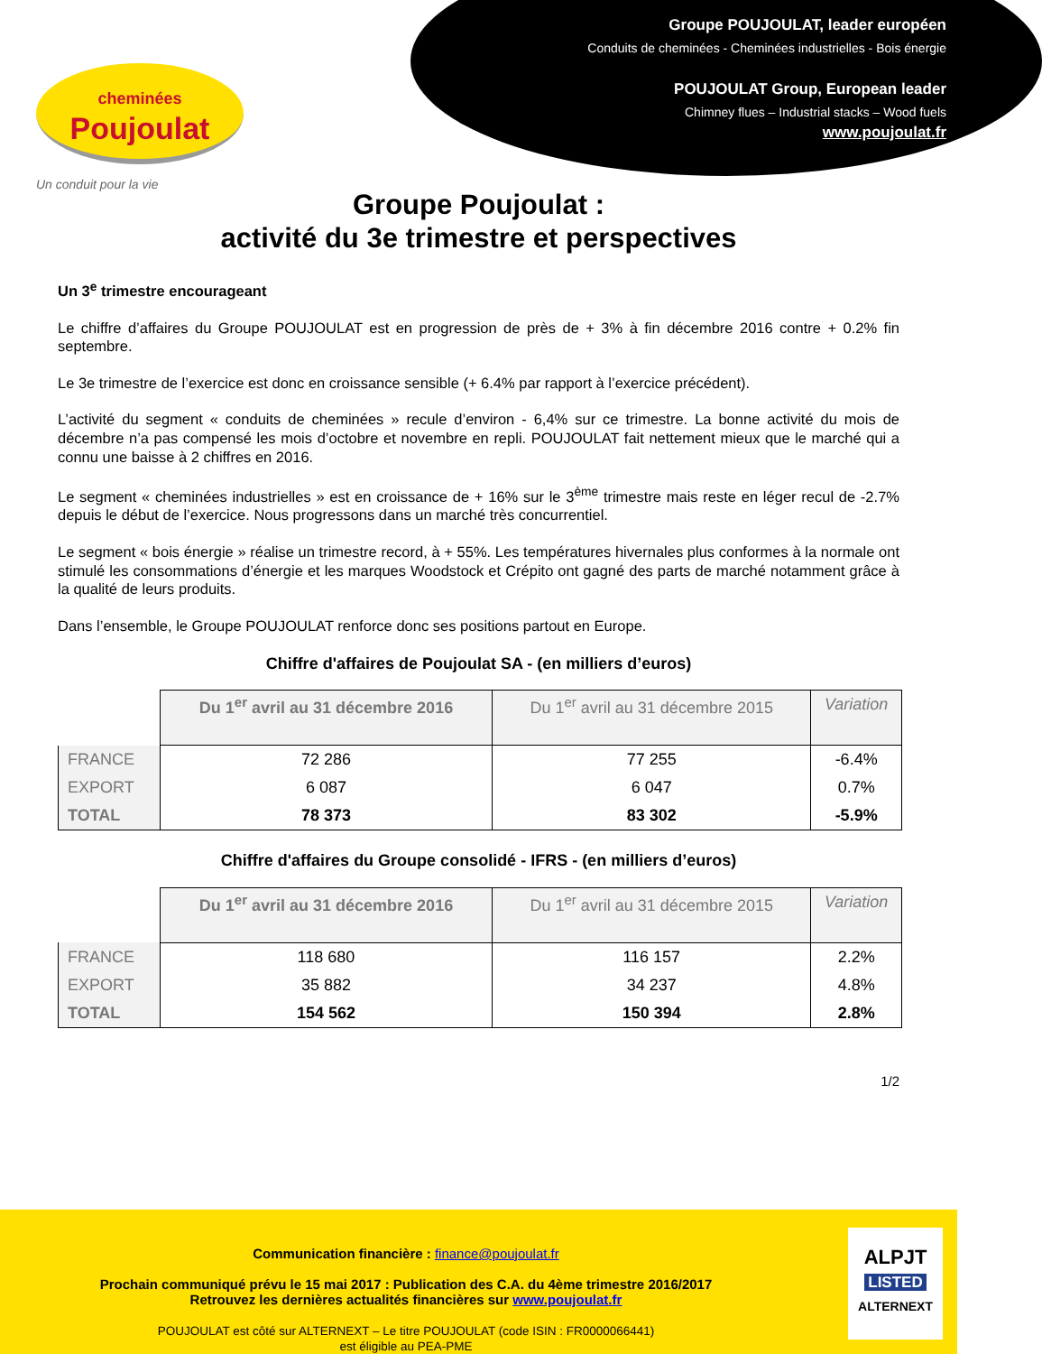cheminées
Poujoulat
Un conduit pour la vie
Groupe POUJOULAT, leader européen
Conduits de cheminées - Cheminées industrielles - Bois énergie
POUJOULAT Group, European leader
Chimney flues – Industrial stacks – Wood fuels
www.poujoulat.fr
Groupe Poujoulat :
activité du 3e trimestre et perspectives
Un 3<sup>e</sup> trimestre encourageant
Le chiffre d’affaires du Groupe POUJOULAT est en progression de près de + 3% à fin décembre 2016 contre + 0.2% fin septembre.
Le 3e trimestre de l’exercice est donc en croissance sensible (+ 6.4% par rapport à l’exercice précédent).
L’activité du segment « conduits de cheminées » recule d’environ - 6,4% sur ce trimestre. La bonne activité du mois de décembre n’a pas compensé les mois d’octobre et novembre en repli. POUJOULAT fait nettement mieux que le marché qui a connu une baisse à 2 chiffres en 2016.
Le segment « cheminées industrielles » est en croissance de + 16% sur le 3<sup>ème</sup> trimestre mais reste en léger recul de -2.7% depuis le début de l’exercice. Nous progressons dans un marché très concurrentiel.
Le segment « bois énergie » réalise un trimestre record, à + 55%. Les températures hivernales plus conformes à la normale ont stimulé les consommations d’énergie et les marques Woodstock et Crépito ont gagné des parts de marché notamment grâce à la qualité de leurs produits.
Dans l’ensemble, le Groupe POUJOULAT renforce donc ses positions partout en Europe.
Chiffre d'affaires de Poujoulat SA - (en milliers d’euros)
| | Du 1<sup>er</sup> avril au 31 décembre 2016 | Du 1<sup>er</sup> avril au 31 décembre 2015 | Variation |
| --- | --- | --- | --- |
| FRANCE | 72 286 | 77 255 | -6.4% |
| EXPORT | 6 087 | 6 047 | 0.7% |
| TOTAL | 78 373 | 83 302 | -5.9% |
Chiffre d'affaires du Groupe consolidé - IFRS - (en milliers d’euros)
| | Du 1<sup>er</sup> avril au 31 décembre 2016 | Du 1<sup>er</sup> avril au 31 décembre 2015 | Variation |
| --- | --- | --- | --- |
| FRANCE | 118 680 | 116 157 | 2.2% |
| EXPORT | 35 882 | 34 237 | 4.8% |
| TOTAL | 154 562 | 150 394 | 2.8% |
1/2
Communication financière : finance@poujoulat.fr
Prochain communiqué prévu le 15 mai 2017 : Publication des C.A. du 4ème trimestre 2016/2017
Retrouvez les dernières actualités financières sur www.poujoulat.fr
POUJOULAT est côté sur ALTERNEXT – Le titre POUJOULAT (code ISIN : FR0000066441)
est éligible au PEA-PME
ALPJT
LISTED
ALTERNEXT